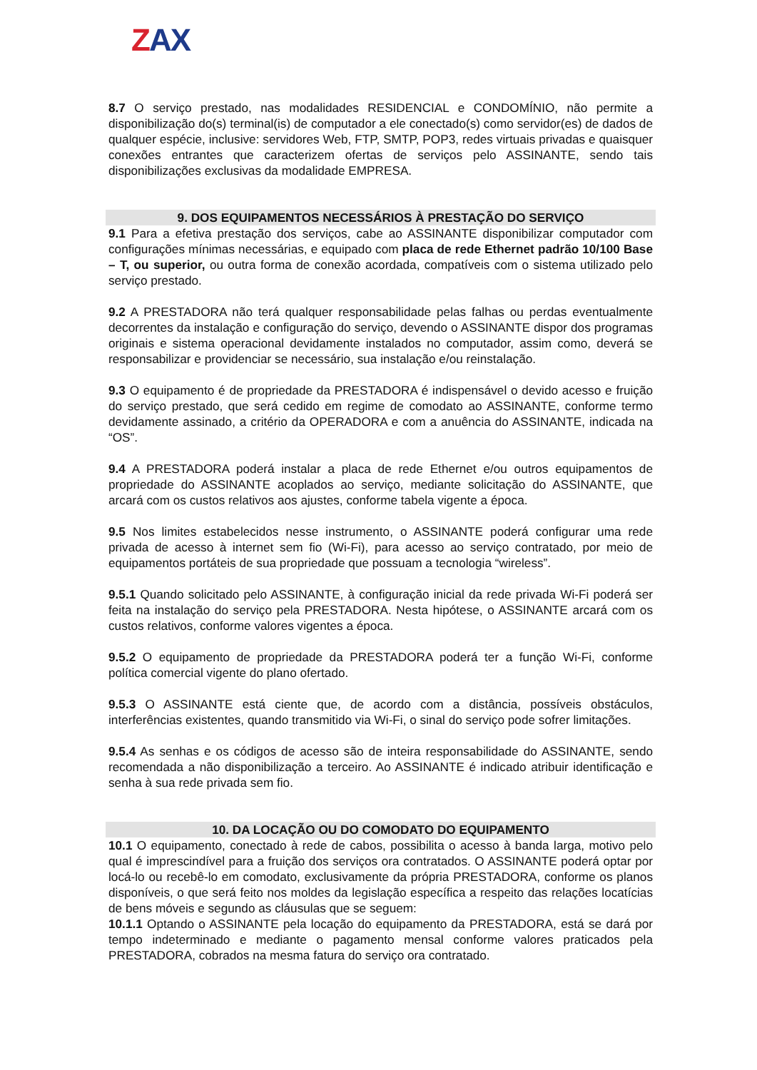ZAX
8.7 O serviço prestado, nas modalidades RESIDENCIAL e CONDOMÍNIO, não permite a disponibilização do(s) terminal(is) de computador a ele conectado(s) como servidor(es) de dados de qualquer espécie, inclusive: servidores Web, FTP, SMTP, POP3, redes virtuais privadas e quaisquer conexões entrantes que caracterizem ofertas de serviços pelo ASSINANTE, sendo tais disponibilizações exclusivas da modalidade EMPRESA.
9. DOS EQUIPAMENTOS NECESSÁRIOS À PRESTAÇÃO DO SERVIÇO
9.1 Para a efetiva prestação dos serviços, cabe ao ASSINANTE disponibilizar computador com configurações mínimas necessárias, e equipado com placa de rede Ethernet padrão 10/100 Base – T, ou superior, ou outra forma de conexão acordada, compatíveis com o sistema utilizado pelo serviço prestado.
9.2 A PRESTADORA não terá qualquer responsabilidade pelas falhas ou perdas eventualmente decorrentes da instalação e configuração do serviço, devendo o ASSINANTE dispor dos programas originais e sistema operacional devidamente instalados no computador, assim como, deverá se responsabilizar e providenciar se necessário, sua instalação e/ou reinstalação.
9.3 O equipamento é de propriedade da PRESTADORA é indispensável o devido acesso e fruição do serviço prestado, que será cedido em regime de comodato ao ASSINANTE, conforme termo devidamente assinado, a critério da OPERADORA e com a anuência do ASSINANTE, indicada na “OS”.
9.4 A PRESTADORA poderá instalar a placa de rede Ethernet e/ou outros equipamentos de propriedade do ASSINANTE acoplados ao serviço, mediante solicitação do ASSINANTE, que arcará com os custos relativos aos ajustes, conforme tabela vigente a época.
9.5 Nos limites estabelecidos nesse instrumento, o ASSINANTE poderá configurar uma rede privada de acesso à internet sem fio (Wi-Fi), para acesso ao serviço contratado, por meio de equipamentos portáteis de sua propriedade que possuam a tecnologia “wireless”.
9.5.1 Quando solicitado pelo ASSINANTE, à configuração inicial da rede privada Wi-Fi poderá ser feita na instalação do serviço pela PRESTADORA. Nesta hipótese, o ASSINANTE arcará com os custos relativos, conforme valores vigentes a época.
9.5.2 O equipamento de propriedade da PRESTADORA poderá ter a função Wi-Fi, conforme política comercial vigente do plano ofertado.
9.5.3 O ASSINANTE está ciente que, de acordo com a distância, possíveis obstáculos, interferências existentes, quando transmitido via Wi-Fi, o sinal do serviço pode sofrer limitações.
9.5.4 As senhas e os códigos de acesso são de inteira responsabilidade do ASSINANTE, sendo recomendada a não disponibilização a terceiro. Ao ASSINANTE é indicado atribuir identificação e senha à sua rede privada sem fio.
10. DA LOCAÇÃO OU DO COMODATO DO EQUIPAMENTO
10.1 O equipamento, conectado à rede de cabos, possibilita o acesso à banda larga, motivo pelo qual é imprescindível para a fruição dos serviços ora contratados. O ASSINANTE poderá optar por locá-lo ou recebê-lo em comodato, exclusivamente da própria PRESTADORA, conforme os planos disponíveis, o que será feito nos moldes da legislação específica a respeito das relações locatícias de bens móveis e segundo as cláusulas que se seguem:
10.1.1 Optando o ASSINANTE pela locação do equipamento da PRESTADORA, está se dará por tempo indeterminado e mediante o pagamento mensal conforme valores praticados pela PRESTADORA, cobrados na mesma fatura do serviço ora contratado.